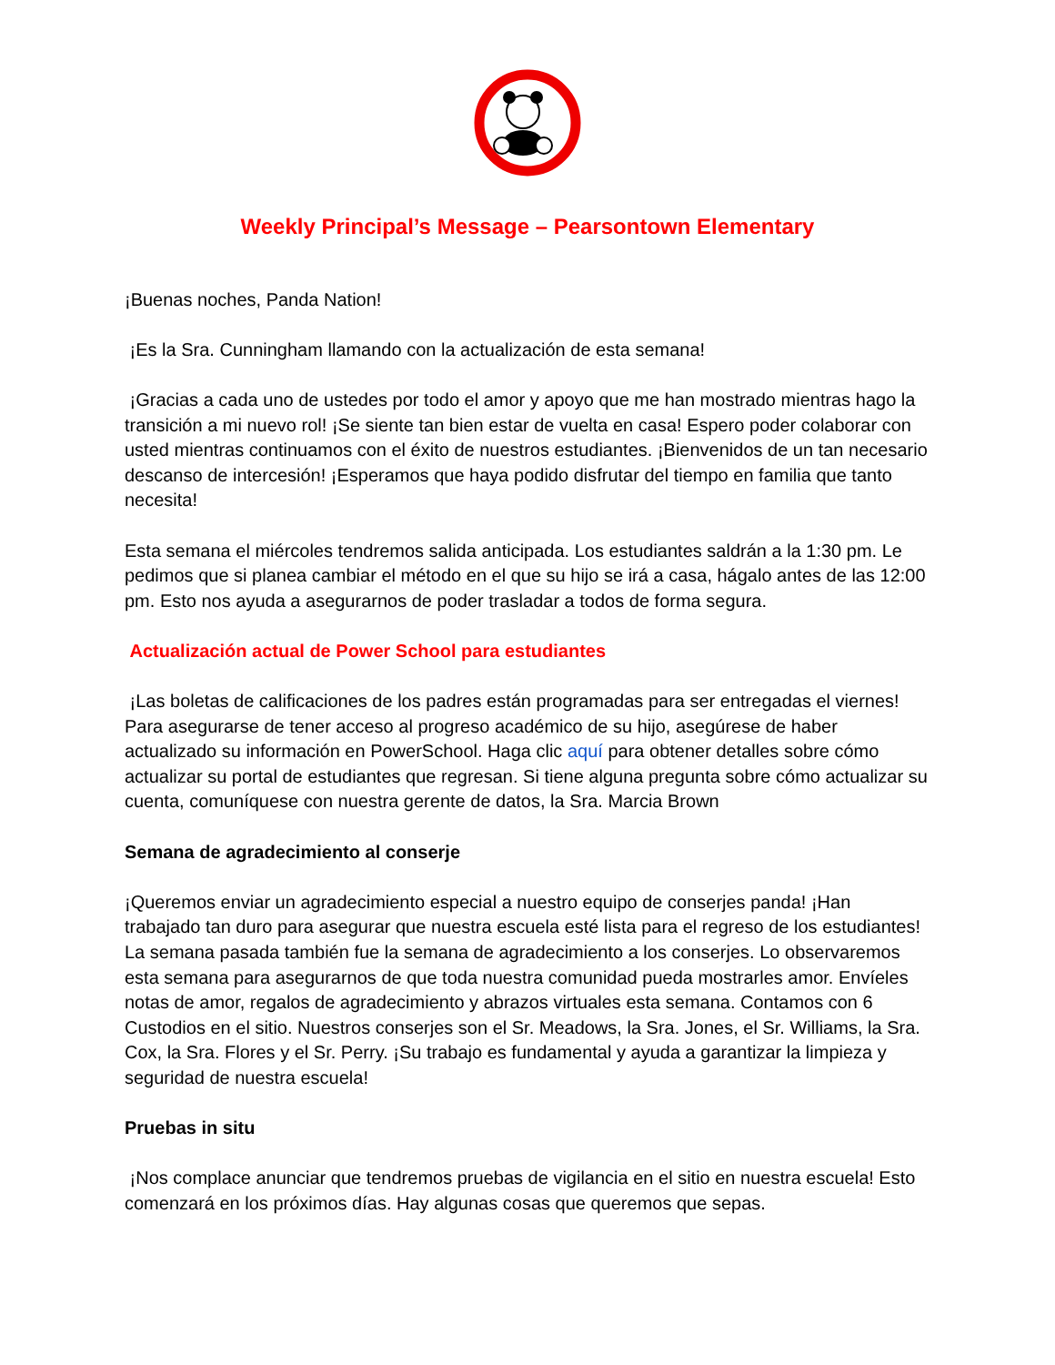Weekly Principal’s Message – Pearsontown Elementary
¡Buenas noches, Panda Nation!
¡Es la Sra. Cunningham llamando con la actualización de esta semana!
¡Gracias a cada uno de ustedes por todo el amor y apoyo que me han mostrado mientras hago la transición a mi nuevo rol! ¡Se siente tan bien estar de vuelta en casa! Espero poder colaborar con usted mientras continuamos con el éxito de nuestros estudiantes. ¡Bienvenidos de un tan necesario descanso de intercesión! ¡Esperamos que haya podido disfrutar del tiempo en familia que tanto necesita!
Esta semana el miércoles tendremos salida anticipada. Los estudiantes saldrán a la 1:30 pm. Le pedimos que si planea cambiar el método en el que su hijo se irá a casa, hágalo antes de las 12:00 pm. Esto nos ayuda a asegurarnos de poder trasladar a todos de forma segura.
Actualización actual de Power School para estudiantes
¡Las boletas de calificaciones de los padres están programadas para ser entregadas el viernes! Para asegurarse de tener acceso al progreso académico de su hijo, asegúrese de haber actualizado su información en PowerSchool. Haga clic aquí para obtener detalles sobre cómo actualizar su portal de estudiantes que regresan. Si tiene alguna pregunta sobre cómo actualizar su cuenta, comuníquese con nuestra gerente de datos, la Sra. Marcia Brown
Semana de agradecimiento al conserje
¡Queremos enviar un agradecimiento especial a nuestro equipo de conserjes panda! ¡Han trabajado tan duro para asegurar que nuestra escuela esté lista para el regreso de los estudiantes! La semana pasada también fue la semana de agradecimiento a los conserjes. Lo observaremos esta semana para asegurarnos de que toda nuestra comunidad pueda mostrarles amor. Envíeles notas de amor, regalos de agradecimiento y abrazos virtuales esta semana. Contamos con 6 Custodios en el sitio. Nuestros conserjes son el Sr. Meadows, la Sra. Jones, el Sr. Williams, la Sra. Cox, la Sra. Flores y el Sr. Perry. ¡Su trabajo es fundamental y ayuda a garantizar la limpieza y seguridad de nuestra escuela!
Pruebas in situ
¡Nos complace anunciar que tendremos pruebas de vigilancia en el sitio en nuestra escuela! Esto comenzará en los próximos días. Hay algunas cosas que queremos que sepas.